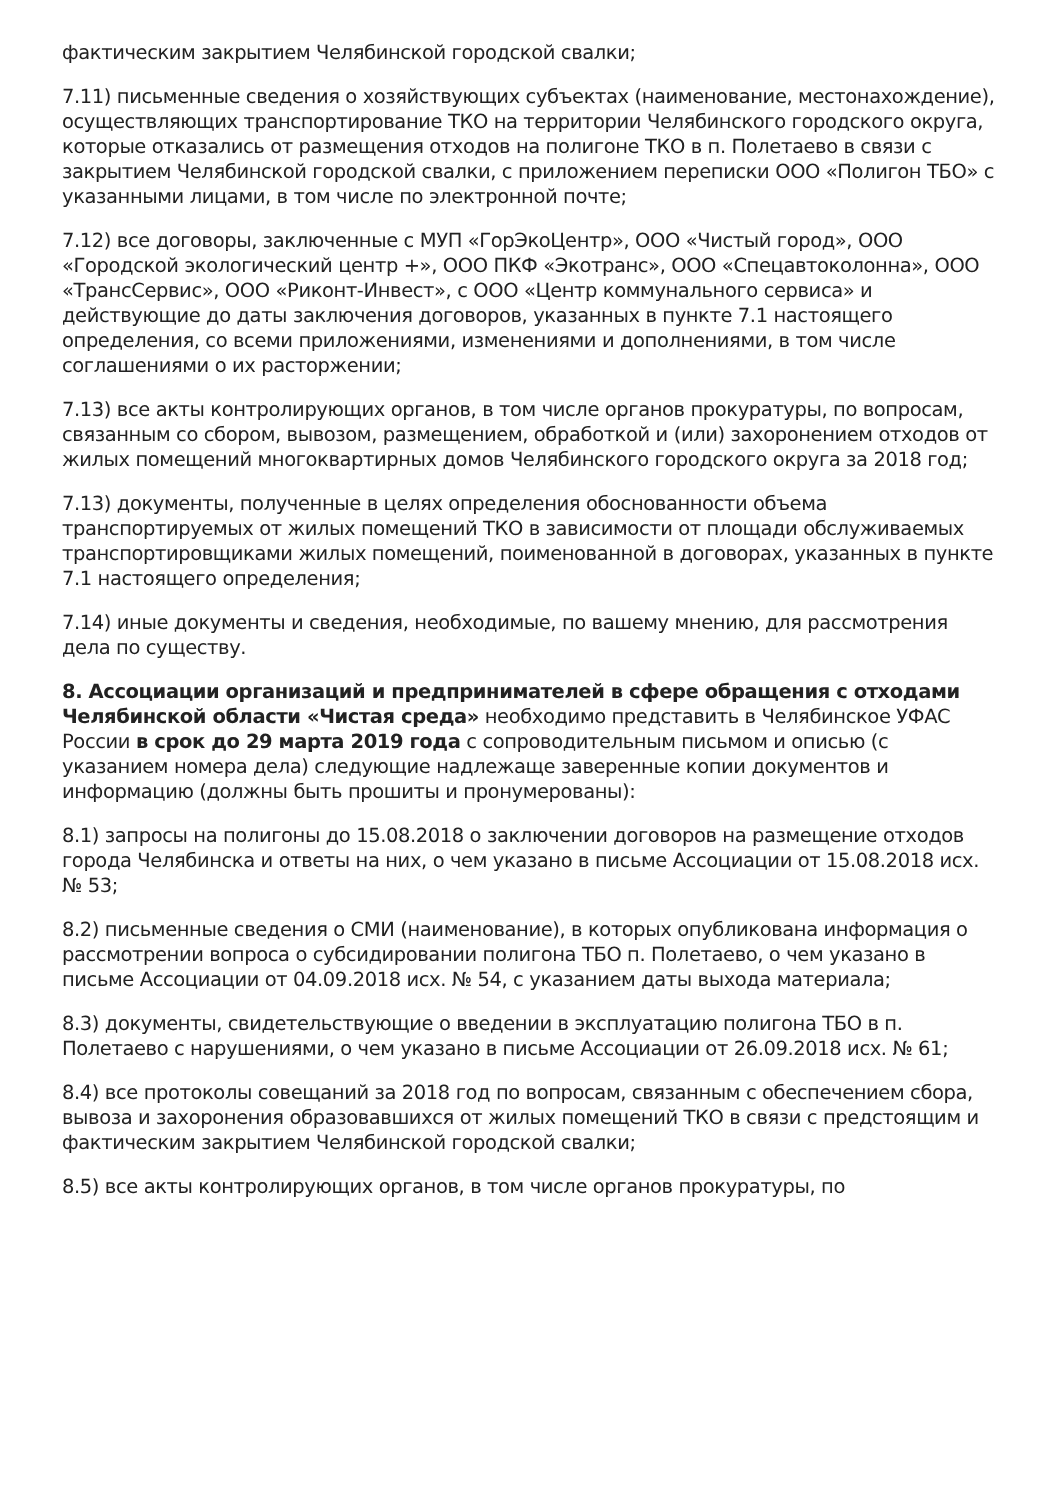фактическим закрытием Челябинской городской свалки;
7.11) письменные сведения о хозяйствующих субъектах (наименование, местонахождение), осуществляющих транспортирование ТКО на территории Челябинского городского округа, которые отказались от размещения отходов на полигоне ТКО в п. Полетаево в связи с закрытием Челябинской городской свалки, с приложением переписки ООО «Полигон ТБО» с указанными лицами, в том числе по электронной почте;
7.12) все договоры, заключенные с МУП «ГорЭкоЦентр», ООО «Чистый город», ООО «Городской экологический центр +», ООО ПКФ «Экотранс», ООО «Спецавтоколонна», ООО «ТрансСервис», ООО «Риконт-Инвест», с ООО «Центр коммунального сервиса» и действующие до даты заключения договоров, указанных в пункте 7.1 настоящего определения, со всеми приложениями, изменениями и дополнениями, в том числе соглашениями о их расторжении;
7.13) все акты контролирующих органов, в том числе органов прокуратуры, по вопросам, связанным со сбором, вывозом, размещением, обработкой и (или) захоронением отходов от жилых помещений многоквартирных домов Челябинского городского округа за 2018 год;
7.13) документы, полученные в целях определения обоснованности объема транспортируемых от жилых помещений ТКО в зависимости от площади обслуживаемых транспортировщиками жилых помещений, поименованной в договорах, указанных в пункте 7.1 настоящего определения;
7.14) иные документы и сведения, необходимые, по вашему мнению, для рассмотрения дела по существу.
8. Ассоциации организаций и предпринимателей в сфере обращения с отходами Челябинской области «Чистая среда» необходимо представить в Челябинское УФАС России в срок до 29 марта 2019 года с сопроводительным письмом и описью (с указанием номера дела) следующие надлежаще заверенные копии документов и информацию (должны быть прошиты и пронумерованы):
8.1) запросы на полигоны до 15.08.2018 о заключении договоров на размещение отходов города Челябинска и ответы на них, о чем указано в письме Ассоциации от 15.08.2018 исх. № 53;
8.2) письменные сведения о СМИ (наименование), в которых опубликована информация о рассмотрении вопроса о субсидировании полигона ТБО п. Полетаево, о чем указано в письме Ассоциации от 04.09.2018 исх. № 54, с указанием даты выхода материала;
8.3) документы, свидетельствующие о введении в эксплуатацию полигона ТБО в п. Полетаево с нарушениями, о чем указано в письме Ассоциации от 26.09.2018 исх. № 61;
8.4) все протоколы совещаний за 2018 год по вопросам, связанным с обеспечением сбора, вывоза и захоронения образовавшихся от жилых помещений ТКО в связи с предстоящим и фактическим закрытием Челябинской городской свалки;
8.5) все акты контролирующих органов, в том числе органов прокуратуры, по